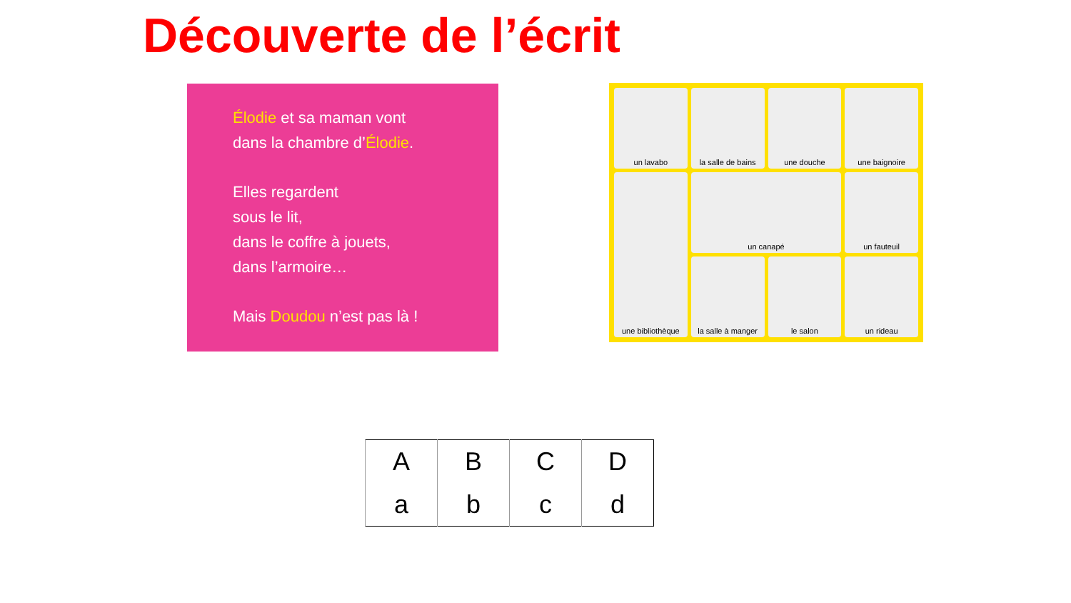Découverte de l’écrit
Élodie et sa maman vont
dans la chambre d’Élodie.
Elles regardent
sous le lit,
dans le coffre à jouets,
dans l’armoire…
Mais Doudou n’est pas là !
un lavabo
la salle de bains
une douche
une baignoire
une bibliothèque
un canapé
un fauteuil
la salle à manger
le salon
un rideau
| A | B | C | D |
| a | b | c | d |